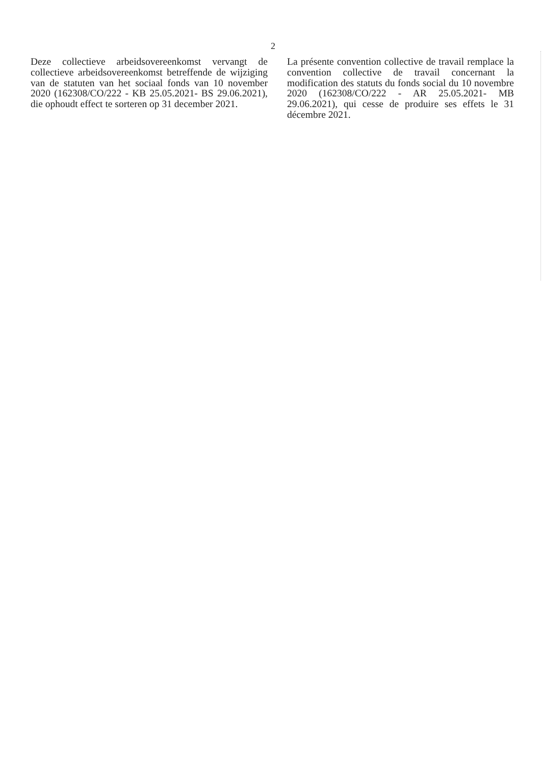2
Deze collectieve arbeidsovereenkomst vervangt de collectieve arbeidsovereenkomst betreffende de wijziging van de statuten van het sociaal fonds van 10 november 2020 (162308/CO/222 - KB 25.05.2021- BS 29.06.2021), die ophoudt effect te sorteren op 31 december 2021.
La présente convention collective de travail remplace la convention collective de travail concernant la modification des statuts du fonds social du 10 novembre 2020 (162308/CO/222 - AR 25.05.2021- MB 29.06.2021), qui cesse de produire ses effets le 31 décembre 2021.